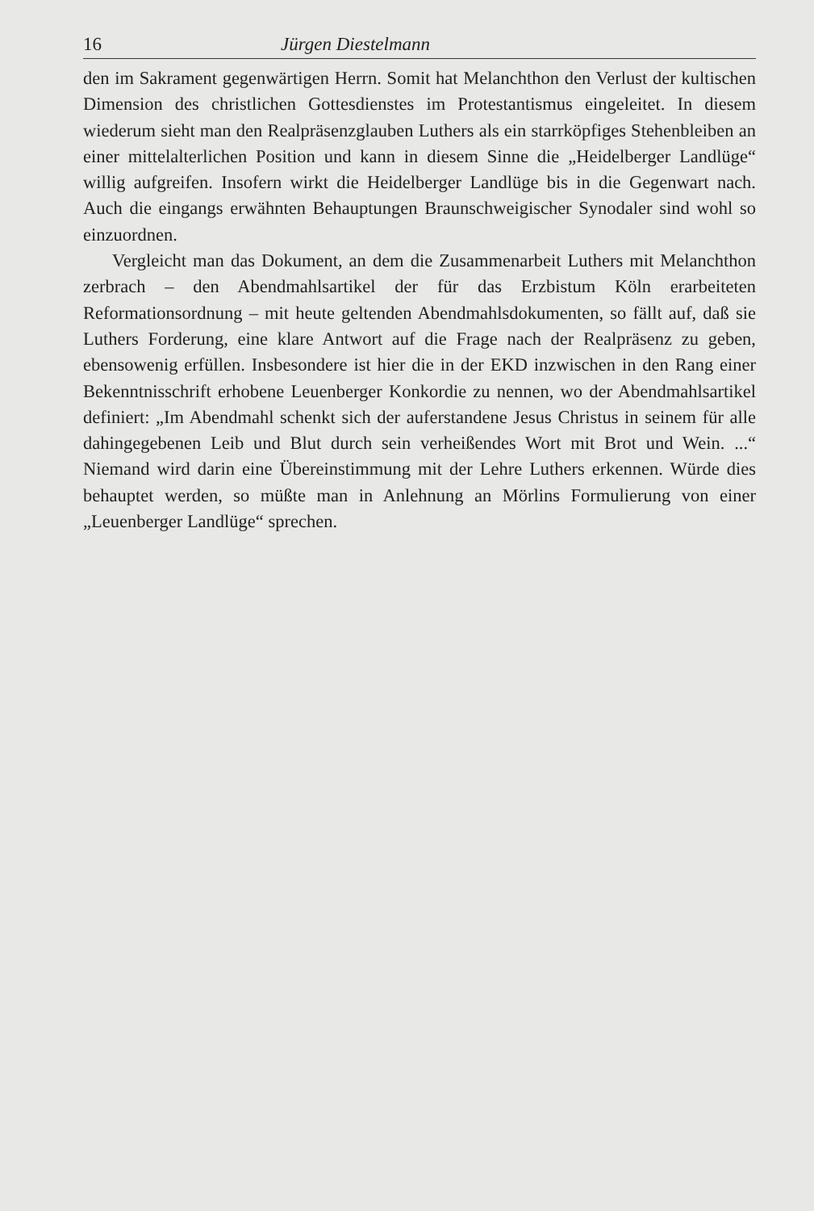16 Jürgen Diestelmann
den im Sakrament gegenwärtigen Herrn. Somit hat Melanchthon den Verlust der kultischen Dimension des christlichen Gottesdienstes im Protestantismus eingeleitet. In diesem wiederum sieht man den Realpräsenzglauben Luthers als ein starrköpfiges Stehenbleiben an einer mittelalterlichen Position und kann in diesem Sinne die „Heidelberger Landlüge“ willig aufgreifen. Insofern wirkt die Heidelberger Landlüge bis in die Gegenwart nach. Auch die eingangs erwähnten Behauptungen Braunschweigischer Synodaler sind wohl so einzuordnen.
Vergleicht man das Dokument, an dem die Zusammenarbeit Luthers mit Melanchthon zerbrach – den Abendmahlsartikel der für das Erzbistum Köln erarbeiteten Reformationsordnung – mit heute geltenden Abendmahlsdokumenten, so fällt auf, daß sie Luthers Forderung, eine klare Antwort auf die Frage nach der Realpräsenz zu geben, ebensowenig erfüllen. Insbesondere ist hier die in der EKD inzwischen in den Rang einer Bekenntnisschrift erhobene Leuenberger Konkordie zu nennen, wo der Abendmahlsartikel definiert: „Im Abendmahl schenkt sich der auferstandene Jesus Christus in seinem für alle dahingegebenen Leib und Blut durch sein verheißendes Wort mit Brot und Wein. ...“ Niemand wird darin eine Übereinstimmung mit der Lehre Luthers erkennen. Würde dies behauptet werden, so müßte man in Anlehnung an Mörlins Formulierung von einer „Leuenberger Landlüge“ sprechen.